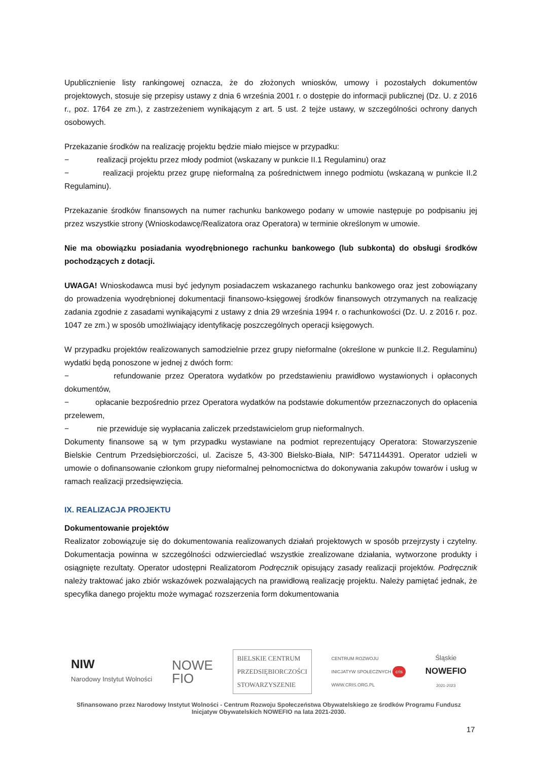Upublicznienie listy rankingowej oznacza, że do złożonych wniosków, umowy i pozostałych dokumentów projektowych, stosuje się przepisy ustawy z dnia 6 września 2001 r. o dostępie do informacji publicznej (Dz. U. z 2016 r., poz. 1764 ze zm.), z zastrzeżeniem wynikającym z art. 5 ust. 2 tejże ustawy, w szczególności ochrony danych osobowych.
Przekazanie środków na realizację projektu będzie miało miejsce w przypadku:
− realizacji projektu przez młody podmiot (wskazany w punkcie II.1 Regulaminu) oraz
− realizacji projektu przez grupę nieformalną za pośrednictwem innego podmiotu (wskazaną w punkcie II.2 Regulaminu).
Przekazanie środków finansowych na numer rachunku bankowego podany w umowie następuje po podpisaniu jej przez wszystkie strony (Wnioskodawcę/Realizatora oraz Operatora) w terminie określonym w umowie.
Nie ma obowiązku posiadania wyodrębnionego rachunku bankowego (lub subkonta) do obsługi środków pochodzących z dotacji.
UWAGA! Wnioskodawca musi być jedynym posiadaczem wskazanego rachunku bankowego oraz jest zobowiązany do prowadzenia wyodrębnionej dokumentacji finansowo-księgowej środków finansowych otrzymanych na realizację zadania zgodnie z zasadami wynikającymi z ustawy z dnia 29 września 1994 r. o rachunkowości (Dz. U. z 2016 r. poz. 1047 ze zm.) w sposób umożliwiający identyfikację poszczególnych operacji księgowych.
W przypadku projektów realizowanych samodzielnie przez grupy nieformalne (określone w punkcie II.2. Regulaminu) wydatki będą ponoszone w jednej z dwóch form:
− refundowanie przez Operatora wydatków po przedstawieniu prawidłowo wystawionych i opłaconych dokumentów,
− opłacanie bezpośrednio przez Operatora wydatków na podstawie dokumentów przeznaczonych do opłacenia przelewem,
− nie przewiduje się wypłacania zaliczek przedstawicielom grup nieformalnych.
Dokumenty finansowe są w tym przypadku wystawiane na podmiot reprezentujący Operatora: Stowarzyszenie Bielskie Centrum Przedsiębiorczości, ul. Zacisze 5, 43-300 Bielsko-Biała, NIP: 5471144391. Operator udzieli w umowie o dofinansowanie członkom grupy nieformalnej pełnomocnictwa do dokonywania zakupów towarów i usług w ramach realizacji przedsięwzięcia.
IX. REALIZACJA PROJEKTU
Dokumentowanie projektów
Realizator zobowiązuje się do dokumentowania realizowanych działań projektowych w sposób przejrzysty i czytelny. Dokumentacja powinna w szczególności odzwierciedlać wszystkie zrealizowane działania, wytworzone produkty i osiągnięte rezultaty. Operator udostępni Realizatorom Podręcznik opisujący zasady realizacji projektów. Podręcznik należy traktować jako zbiór wskazówek pozwalających na prawidłową realizację projektu. Należy pamiętać jednak, że specyfika danego projektu może wymagać rozszerzenia form dokumentowania
NIW
Narodowy Instytut Wolności
NOWE
FIO
BIELSKIE CENTRUM
PRZEDSIĘBIORCZOŚCI
STOWARZYSZENIE
CENTRUM ROZWOJU
INICJATYW SPOŁECZNYCH cris
WWW.CRIS.ORG.PL
Śląskie
NOWEFIO
2021-2023
Sfinansowano przez Narodowy Instytut Wolności - Centrum Rozwoju Społeczeństwa Obywatelskiego ze środków Programu Fundusz Inicjatyw Obywatelskich NOWEFIO na lata 2021-2030.
17